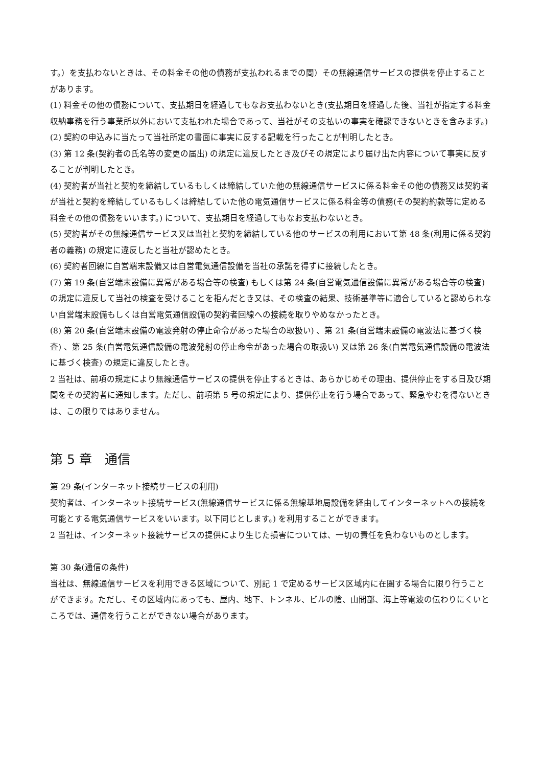す。）を支払わないときは、その料金その他の債務が支払われるまでの間）その無線通信サービスの提供を停止することがあります。
(1) 料金その他の債務について、支払期日を経過してもなお支払わないとき(支払期日を経過した後、当社が指定する料金収納事務を行う事業所以外において支払われた場合であって、当社がその支払いの事実を確認できないときを含みます。)
(2) 契約の申込みに当たって当社所定の書面に事実に反する記載を行ったことが判明したとき。
(3) 第 12 条(契約者の氏名等の変更の届出) の規定に違反したとき及びその規定により届け出た内容について事実に反することが判明したとき。
(4) 契約者が当社と契約を締結しているもしくは締結していた他の無線通信サービスに係る料金その他の債務又は契約者が当社と契約を締結しているもしくは締結していた他の電気通信サービスに係る料金等の債務(その契約約款等に定める料金その他の債務をいいます。) について、支払期日を経過してもなお支払わないとき。
(5) 契約者がその無線通信サービス又は当社と契約を締結している他のサービスの利用において第 48 条(利用に係る契約者の義務) の規定に違反したと当社が認めたとき。
(6) 契約者回線に自営端末設備又は自営電気通信設備を当社の承諾を得ずに接続したとき。
(7) 第 19 条(自営端末設備に異常がある場合等の検査) もしくは第 24 条(自営電気通信設備に異常がある場合等の検査) の規定に違反して当社の検査を受けることを拒んだとき又は、その検査の結果、技術基準等に適合していると認められない自営端末設備もしくは自営電気通信設備の契約者回線への接続を取りやめなかったとき。
(8) 第 20 条(自営端末設備の電波発射の停止命令があった場合の取扱い) 、第 21 条(自営端末設備の電波法に基づく検査) 、第 25 条(自営電気通信設備の電波発射の停止命令があった場合の取扱い) 又は第 26 条(自営電気通信設備の電波法に基づく検査) の規定に違反したとき。
2 当社は、前項の規定により無線通信サービスの提供を停止するときは、あらかじめその理由、提供停止をする日及び期間をその契約者に通知します。ただし、前項第 5 号の規定により、提供停止を行う場合であって、緊急やむを得ないときは、この限りではありません。
第 5 章　通信
第 29 条(インターネット接続サービスの利用)
契約者は、インターネット接続サービス(無線通信サービスに係る無線基地局設備を経由してインターネットへの接続を可能とする電気通信サービスをいいます。以下同じとします。) を利用することができます。
2 当社は、インターネット接続サービスの提供により生じた損害については、一切の責任を負わないものとします。
第 30 条(通信の条件)
当社は、無線通信サービスを利用できる区域について、別記 1 で定めるサービス区域内に在圏する場合に限り行うことができます。ただし、その区域内にあっても、屋内、地下、トンネル、ビルの陰、山間部、海上等電波の伝わりにくいところでは、通信を行うことができない場合があります。